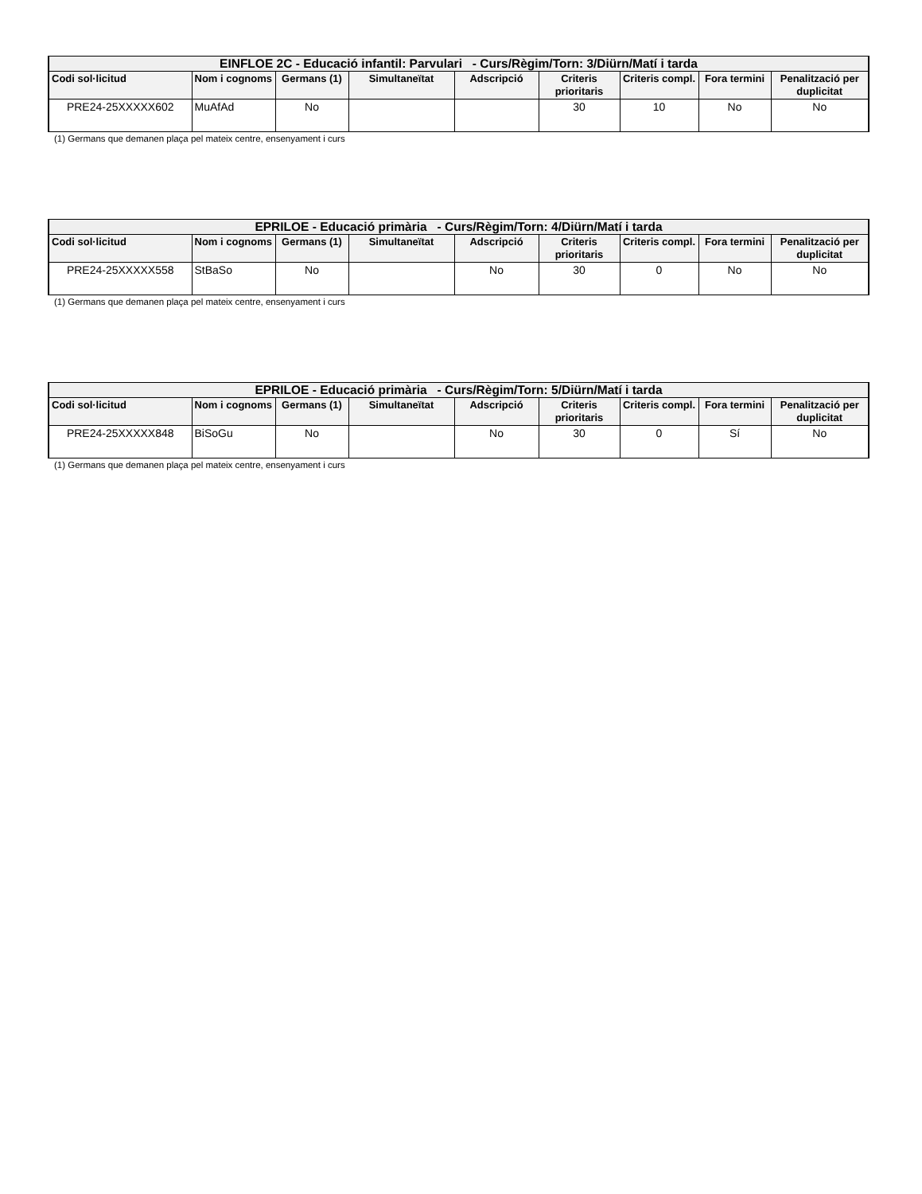| EINFLOE 2C - Educació infantil: Parvulari - Curs/Règim/Torn: 3/Diürn/Matí i tarda | | | | | | | | |
| --- | --- | --- | --- | --- | --- | --- | --- | --- |
| Codi sol·licitud | Nom i cognoms | Germans (1) | Simultaneïtat | Adscripció | Criteris prioritaris | Criteris compl. | Fora termini | Penalització per duplicitat |
| PRE24-25XXXXX602 | MuAfAd | No | | | 30 | 10 | No | No |
(1) Germans que demanen plaça pel mateix centre, ensenyament i curs
| EPRILOE - Educació primària - Curs/Règim/Torn: 4/Diürn/Matí i tarda | | | | | | | | |
| --- | --- | --- | --- | --- | --- | --- | --- | --- |
| Codi sol·licitud | Nom i cognoms | Germans (1) | Simultaneïtat | Adscripció | Criteris prioritaris | Criteris compl. | Fora termini | Penalització per duplicitat |
| PRE24-25XXXXX558 | StBaSo | No | | No | 30 | 0 | No | No |
(1) Germans que demanen plaça pel mateix centre, ensenyament i curs
| EPRILOE - Educació primària - Curs/Règim/Torn: 5/Diürn/Matí i tarda | | | | | | | | |
| --- | --- | --- | --- | --- | --- | --- | --- | --- |
| Codi sol·licitud | Nom i cognoms | Germans (1) | Simultaneïtat | Adscripció | Criteris prioritaris | Criteris compl. | Fora termini | Penalització per duplicitat |
| PRE24-25XXXXX848 | BiSoGu | No | | No | 30 | 0 | Sí | No |
(1) Germans que demanen plaça pel mateix centre, ensenyament i curs